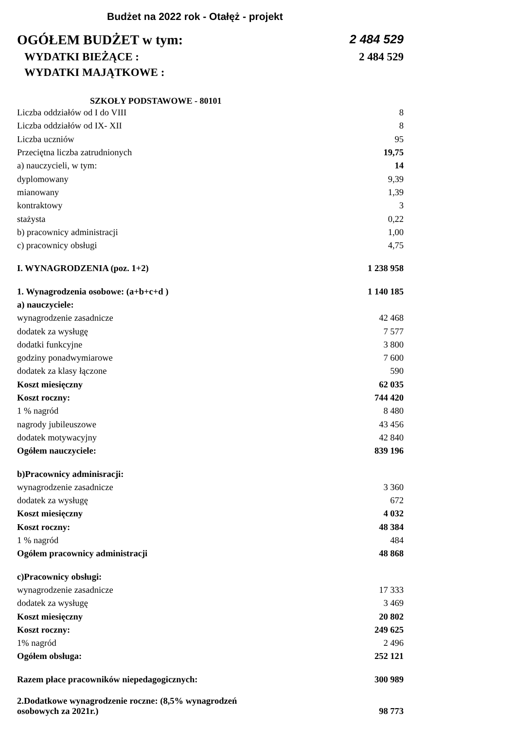Budżet na 2022 rok - Otałęż - projekt
OGÓŁEM BUDŻET w tym: 2 484 529
WYDATKI BIEŻĄCE : 2 484 529
WYDATKI MAJĄTKOWE :
SZKOŁY PODSTAWOWE - 80101
| Liczba oddziałów od I do VIII | 8 |
| Liczba oddziałów od IX- XII | 8 |
| Liczba uczniów | 95 |
| Przeciętna liczba zatrudnionych | 19,75 |
| a) nauczycieli, w tym: | 14 |
| dyplomowany | 9,39 |
| mianowany | 1,39 |
| kontraktowy | 3 |
| stażysta | 0,22 |
| b) pracownicy administracji | 1,00 |
| c) pracownicy obsługi | 4,75 |
| I. WYNAGRODZENIA (poz. 1+2) | 1 238 958 |
| 1. Wynagrodzenia osobowe: (a+b+c+d ) | 1 140 185 |
| a) nauczyciele: | |
| wynagrodzenie zasadnicze | 42 468 |
| dodatek za wysługę | 7 577 |
| dodatki funkcyjne | 3 800 |
| godziny ponadwymiarowe | 7 600 |
| dodatek za klasy łączone | 590 |
| Koszt miesięczny | 62 035 |
| Koszt roczny: | 744 420 |
| 1 % nagród | 8 480 |
| nagrody jubileuszowe | 43 456 |
| dodatek motywacyjny | 42 840 |
| Ogółem nauczyciele: | 839 196 |
| b)Pracownicy adminisracji: | |
| wynagrodzenie zasadnicze | 3 360 |
| dodatek za wysługę | 672 |
| Koszt miesięczny | 4 032 |
| Koszt roczny: | 48 384 |
| 1 % nagród | 484 |
| Ogółem pracownicy administracji | 48 868 |
| c)Pracownicy obsługi: | |
| wynagrodzenie zasadnicze | 17 333 |
| dodatek za wysługę | 3 469 |
| Koszt miesięczny | 20 802 |
| Koszt roczny: | 249 625 |
| 1% nagród | 2 496 |
| Ogółem obsługa: | 252 121 |
| Razem płace pracowników niepedagogicznych: | 300 989 |
| 2.Dodatkowe wynagrodzenie roczne: (8,5% wynagrodzeń osobowych za 2021r.) | 98 773 |